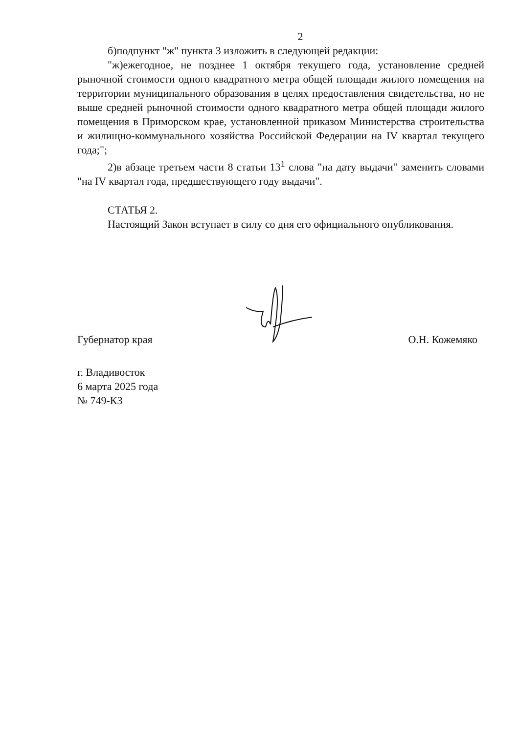2
б)подпункт "ж" пункта 3 изложить в следующей редакции:
"ж)ежегодное, не позднее 1 октября текущего года, установление средней рыночной стоимости одного квадратного метра общей площади жилого помещения на территории муниципального образования в целях предоставления свидетельства, но не выше средней рыночной стоимости одного квадратного метра общей площади жилого помещения в Приморском крае, установленной приказом Министерства строительства и жилищно-коммунального хозяйства Российской Федерации на IV квартал текущего года;";
2)в абзаце третьем части 8 статьи 13<sup>1</sup> слова "на дату выдачи" заменить словами "на IV квартал года, предшествующего году выдачи".
СТАТЬЯ 2.
Настоящий Закон вступает в силу со дня его официального опубликования.
Губернатор края О.Н. Кожемяко
г. Владивосток
6 марта 2025 года
№ 749-КЗ